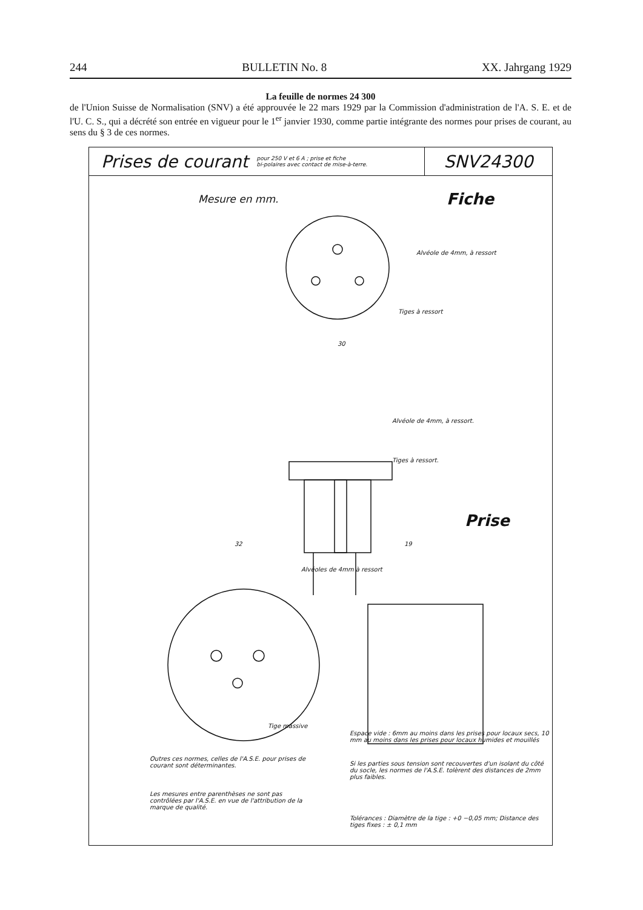244 BULLETIN No. 8 XX. Jahrgang 1929
La feuille de normes 24 300
de l'Union Suisse de Normalisation (SNV) a été approuvée le 22 mars 1929 par la Commission d'administration de l'A. S. E. et de l'U. C. S., qui a décrété son entrée en vigueur pour le 1<sup>er</sup> janvier 1930, comme partie intégrante des normes pour prises de courant, au sens du § 3 de ces normes.
Prises de courant pour 250 V et 6 A ; prise et fiche
bi-polaires avec contact de mise-à-terre.
SNV24300
Mesure en mm. Fiche
Alvéole de 4mm, à ressort
Tiges à ressort
30
Alvéole de 4mm, à ressort.
Tiges à ressort.
Prise
32 19
Alvéoles de 4mm à ressort
Tige massive
Espace vide : 6mm au moins dans les prises pour locaux secs, 10 mm au moins dans les prises pour locaux humides et mouillés
Outres ces normes, celles de l'A.S.E. pour prises de courant sont déterminantes.
Si les parties sous tension sont recouvertes d'un isolant du côté du socle, les normes de l'A.S.E. tolèrent des distances de 2mm plus faibles.
Les mesures entre parenthèses ne sont pas contrôlées par l'A.S.E. en vue de l'attribution de la marque de qualité.
Tolérances : Diamètre de la tige : +0 −0,05 mm; Distance des tiges fixes : ± 0,1 mm